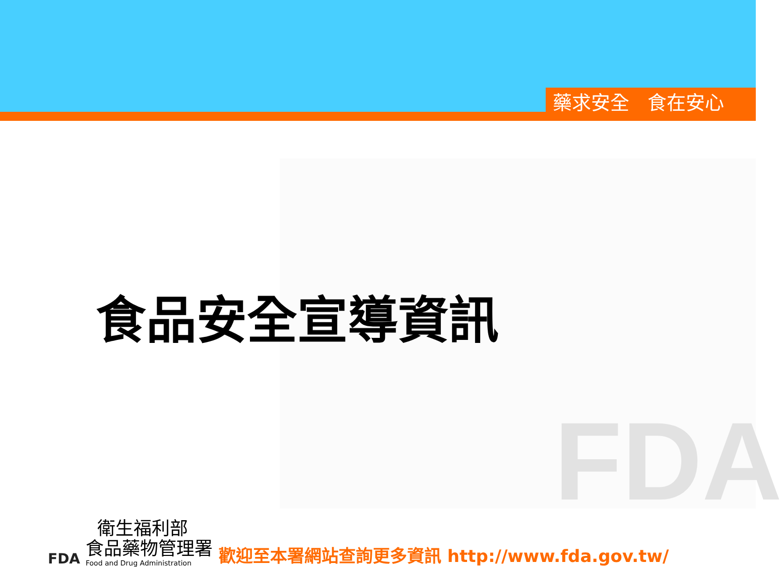藥求安全 食在安心
FDA
食品安全宣導資訊
FDA
衛生福利部
食品藥物管理署
Food and Drug Administration
歡迎至本署網站查詢更多資訊 http://www.fda.gov.tw/